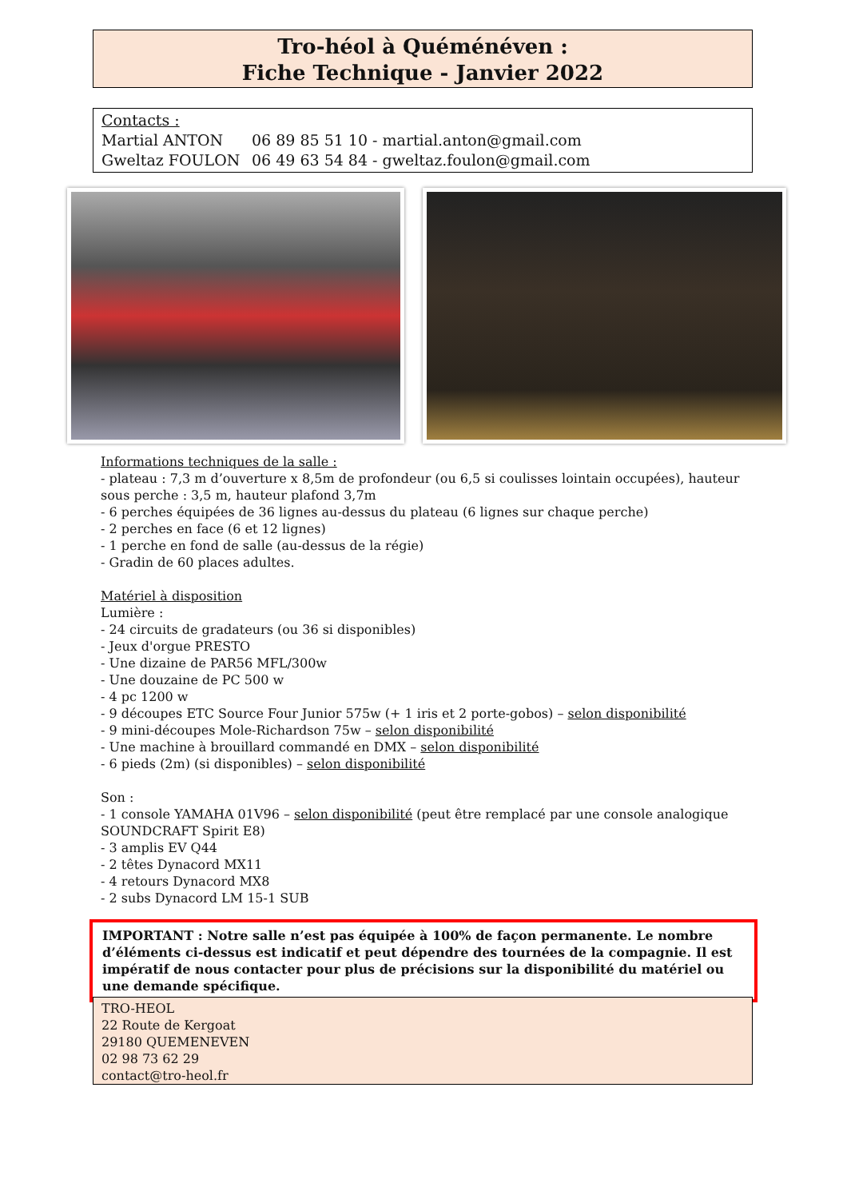Tro-héol à Quéménéven :
Fiche Technique - Janvier 2022
Contacts :
Martial ANTON 06 89 85 51 10 - martial.anton@gmail.com
Gweltaz FOULON 06 49 63 54 84 - gweltaz.foulon@gmail.com
Informations techniques de la salle :
- plateau : 7,3 m d’ouverture x 8,5m de profondeur (ou 6,5 si coulisses lointain occupées), hauteur sous perche : 3,5 m, hauteur plafond 3,7m
- 6 perches équipées de 36 lignes au-dessus du plateau (6 lignes sur chaque perche)
- 2 perches en face (6 et 12 lignes)
- 1 perche en fond de salle (au-dessus de la régie)
- Gradin de 60 places adultes.
Matériel à disposition
Lumière :
- 24 circuits de gradateurs (ou 36 si disponibles)
- Jeux d'orgue PRESTO
- Une dizaine de PAR56 MFL/300w
- Une douzaine de PC 500 w
- 4 pc 1200 w
- 9 découpes ETC Source Four Junior 575w (+ 1 iris et 2 porte-gobos) – selon disponibilité
- 9 mini-découpes Mole-Richardson 75w – selon disponibilité
- Une machine à brouillard commandé en DMX – selon disponibilité
- 6 pieds (2m) (si disponibles) – selon disponibilité
Son :
- 1 console YAMAHA 01V96 – selon disponibilité (peut être remplacé par une console analogique SOUNDCRAFT Spirit E8)
- 3 amplis EV Q44
- 2 têtes Dynacord MX11
- 4 retours Dynacord MX8
- 2 subs Dynacord LM 15-1 SUB
IMPORTANT : Notre salle n’est pas équipée à 100% de façon permanente. Le nombre d’éléments ci-dessus est indicatif et peut dépendre des tournées de la compagnie. Il est impératif de nous contacter pour plus de précisions sur la disponibilité du matériel ou une demande spécifique.
TRO-HEOL
22 Route de Kergoat
29180 QUEMENEVEN
02 98 73 62 29
contact@tro-heol.fr